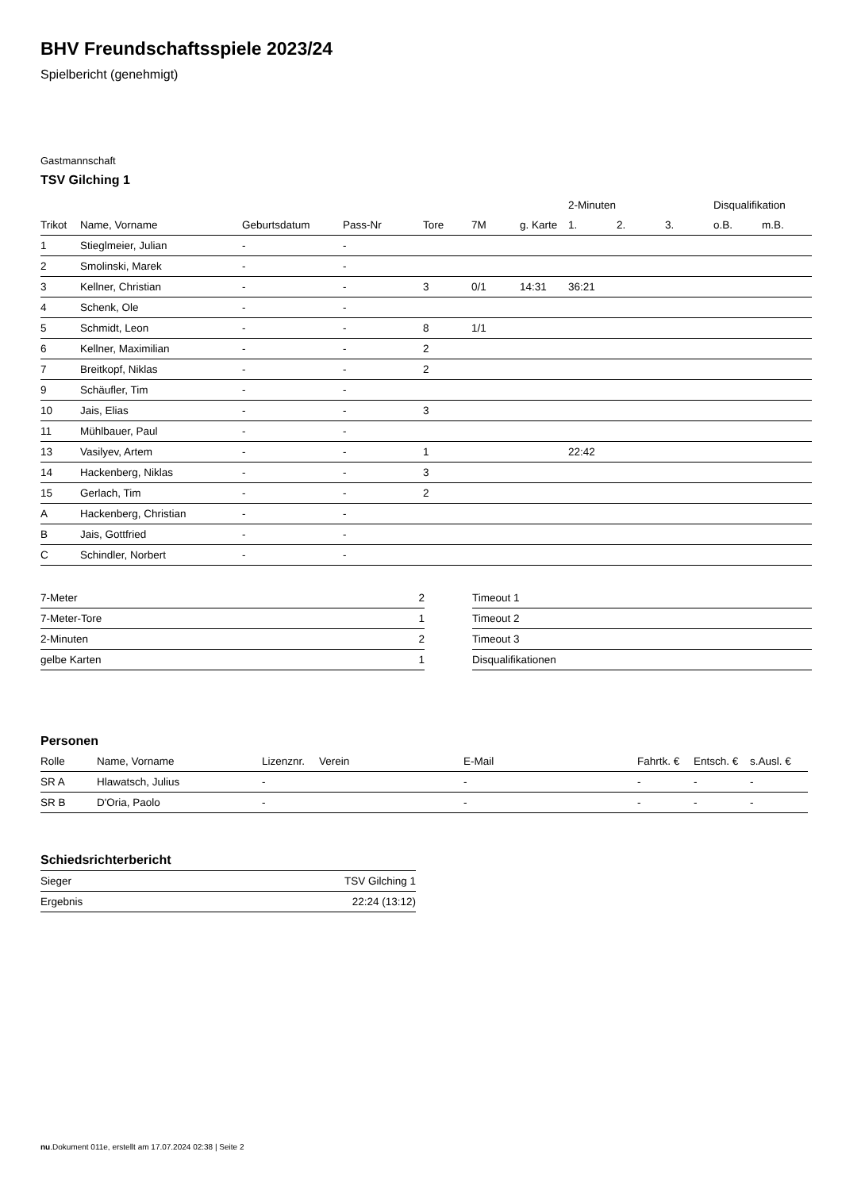BHV Freundschaftsspiele 2023/24
Spielbericht (genehmigt)
Gastmannschaft
TSV Gilching 1
| | | | | | | | 2-Minuten | | | Disqualifikation | |
| --- | --- | --- | --- | --- | --- | --- | --- | --- | --- | --- | --- |
| Trikot | Name, Vorname | Geburtsdatum | Pass-Nr | Tore | 7M | g. Karte | 1. | 2. | 3. | o.B. | m.B. |
| 1 | Stieglmeier, Julian | - | - | | | | | | | | |
| 2 | Smolinski, Marek | - | - | | | | | | | | |
| 3 | Kellner, Christian | - | - | 3 | 0/1 | 14:31 | 36:21 | | | | |
| 4 | Schenk, Ole | - | - | | | | | | | | |
| 5 | Schmidt, Leon | - | - | 8 | 1/1 | | | | | | |
| 6 | Kellner, Maximilian | - | - | 2 | | | | | | | |
| 7 | Breitkopf, Niklas | - | - | 2 | | | | | | | |
| 9 | Schäufler, Tim | - | - | | | | | | | | |
| 10 | Jais, Elias | - | - | 3 | | | | | | | |
| 11 | Mühlbauer, Paul | - | - | | | | | | | | |
| 13 | Vasilyev, Artem | - | - | 1 | | | 22:42 | | | | |
| 14 | Hackenberg, Niklas | - | - | 3 | | | | | | | |
| 15 | Gerlach, Tim | - | - | 2 | | | | | | | |
| A | Hackenberg, Christian | - | - | | | | | | | | |
| B | Jais, Gottfried | - | - | | | | | | | | |
| C | Schindler, Norbert | - | - | | | | | | | | |
| 7-Meter | 2 |
| 7-Meter-Tore | 1 |
| 2-Minuten | 2 |
| gelbe Karten | 1 |
| Timeout 1 |
| Timeout 2 |
| Timeout 3 |
| Disqualifikationen |
Personen
| Rolle | Name, Vorname | Lizenznr. | Verein | E-Mail | Fahrtk. € | Entsch. € | s.Ausl. € |
| --- | --- | --- | --- | --- | --- | --- | --- |
| SR A | Hlawatsch, Julius | - | | - | - | - | - |
| SR B | D'Oria, Paolo | - | | - | - | - | - |
Schiedsrichterbericht
| Sieger | TSV Gilching 1 |
| Ergebnis | 22:24 (13:12) |
nu.Dokument 011e, erstellt am 17.07.2024 02:38 | Seite 2